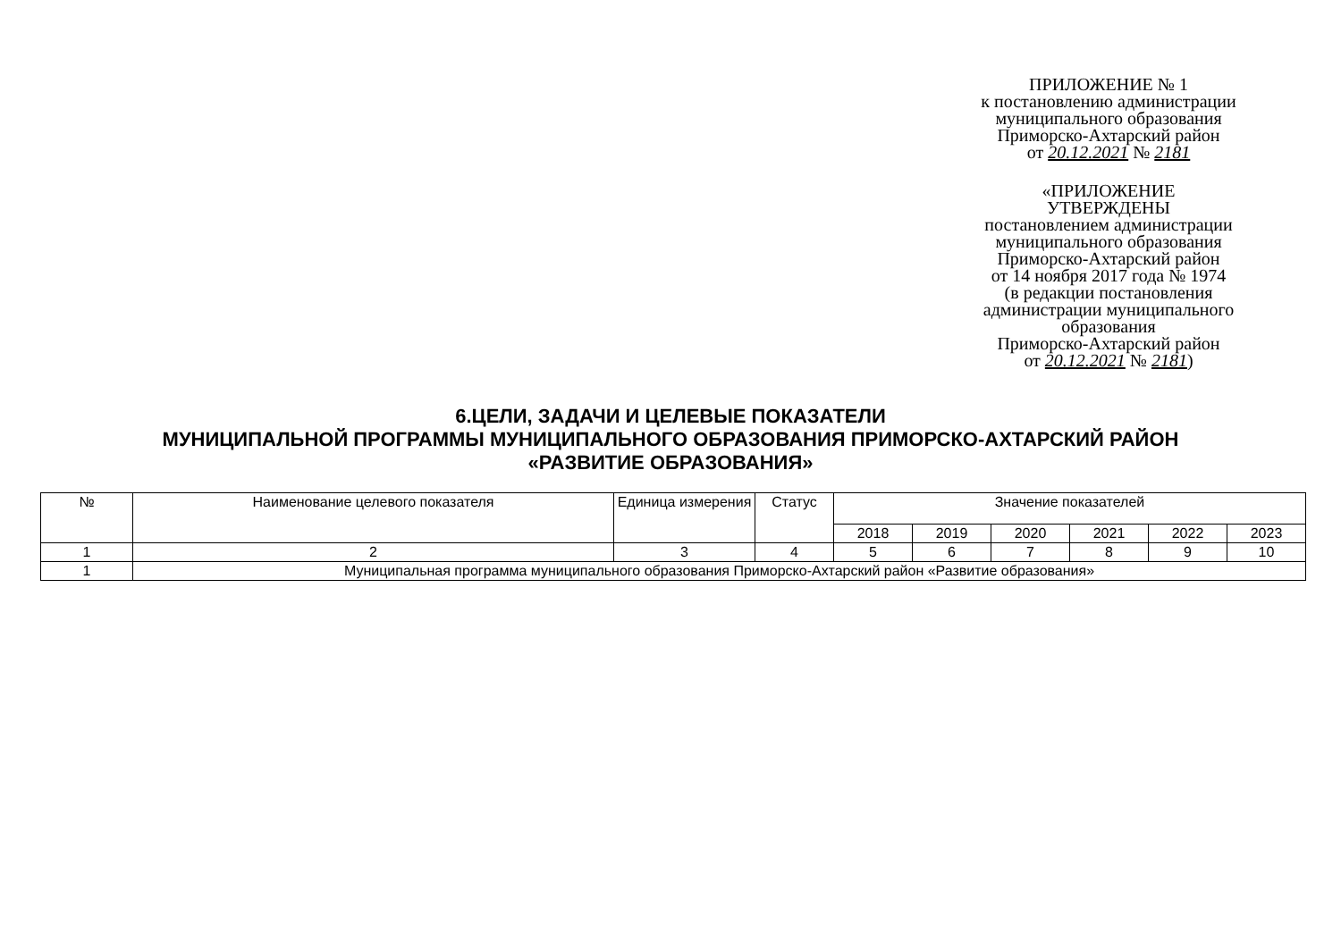ПРИЛОЖЕНИЕ № 1
к постановлению администрации
муниципального образования
Приморско-Ахтарский район
от 20.12.2021 № 2181
«ПРИЛОЖЕНИЕ
УТВЕРЖДЕНЫ
постановлением администрации
муниципального образования
Приморско-Ахтарский район
от 14 ноября 2017 года № 1974
(в редакции постановления
администрации муниципального
образования
Приморско-Ахтарский район
от 20.12.2021 № 2181)
6.ЦЕЛИ, ЗАДАЧИ И ЦЕЛЕВЫЕ ПОКАЗАТЕЛИ
МУНИЦИПАЛЬНОЙ ПРОГРАММЫ МУНИЦИПАЛЬНОГО ОБРАЗОВАНИЯ ПРИМОРСКО-АХТАРСКИЙ РАЙОН
«РАЗВИТИЕ ОБРАЗОВАНИЯ»
| № | Наименование целевого показателя | Единица измерения | Статус | Значение показателей | | | | | |
| --- | --- | --- | --- | --- | --- | --- | --- | --- | --- |
| | | | | 2018 | 2019 | 2020 | 2021 | 2022 | 2023 |
| 1 | 2 | 3 | 4 | 5 | 6 | 7 | 8 | 9 | 10 |
| 1 | Муниципальная программа муниципального образования Приморско-Ахтарский район «Развитие образования» | | | | | | | | |